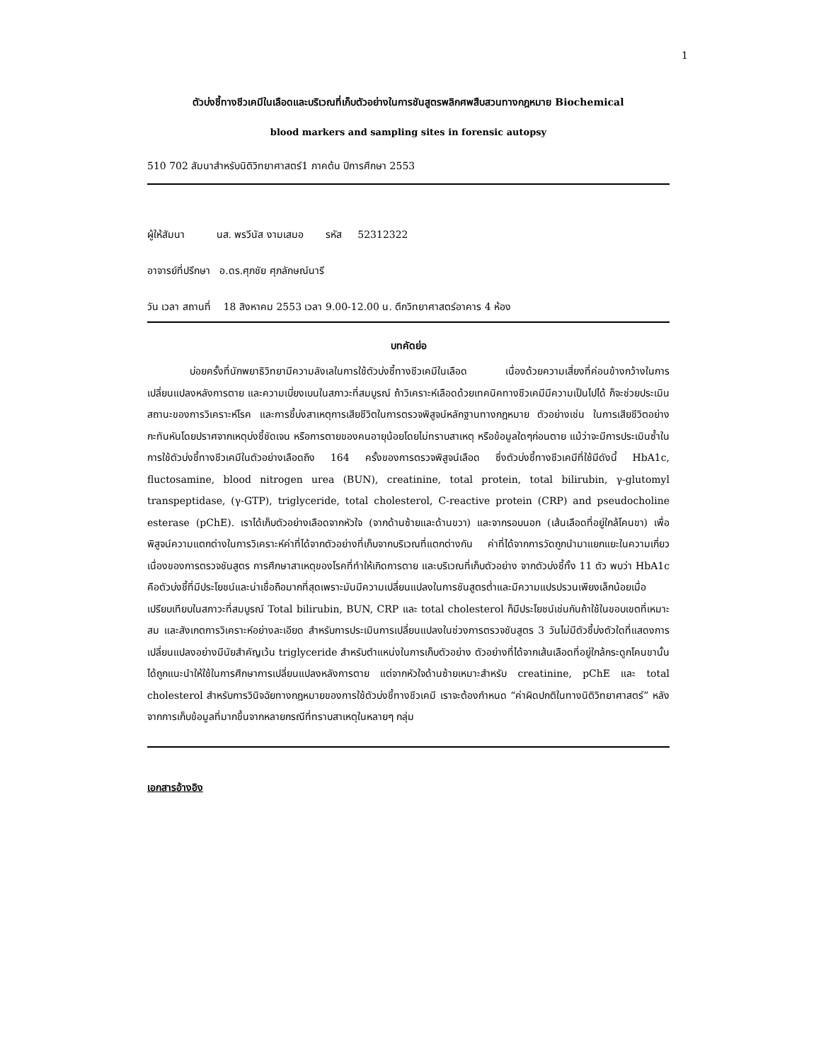1
ตัวบ่งชี้ทางชีวเคมีในเลือดและบริเวณที่เก็บตัวอย่างในการชันสูตรพลิกศพสืบสวนทางกฎหมาย Biochemical
blood markers and sampling sites in forensic autopsy
510 702 สัมนาสำหรับนิติวิทยาศาสตร์1 ภาคต้น ปีการศึกษา 2553
ผู้ให้สัมนา นส. พรวีนัส งามเสมอ รหัส 52312322
อาจารย์ที่ปรึกษา อ.ดร.ศุภชัย ศุภลักษณ์นารี
วัน เวลา สถานที่ 18 สิงหาคม 2553 เวลา 9.00-12.00 น. ตึกวิทยาศาสตร์อาคาร 4 ห้อง
บทคัดย่อ
บ่อยครั้งที่นักพยาธิวิทยามีความลังเลในการใช้ตัวบ่งชี้ทางชีวเคมีในเลือด เนื่องด้วยความเสี่ยงที่ค่อนข้างกว้างในการเปลี่ยนแปลงหลังการตาย และความเบี่ยงเบนในสภาวะที่สมบูรณ์ ถ้าวิเคราะห์เลือดด้วยเทคนิคทางชีวเคมีมีความเป็นไปได้ ก็จะช่วยประเมินสถานะของการวิเคราะห์โรค และการชี้บ่งสาเหตุการเสียชีวิตในการตรวจพิสูจน์หลักฐานทางกฎหมาย ตัวอย่างเช่น ในการเสียชีวิตอย่างกะทันหันโดยปราศจากเหตุบ่งชี้ชัดเจน หรือการตายของคนอายุน้อยโดยไม่ทราบสาเหตุ หรือข้อมูลใดๆก่อนตาย แม้ว่าจะมีการประเมินซ้ำในการใช้ตัวบ่งชี้ทางชีวเคมีในตัวอย่างเลือดถึง 164 ครั้งของการตรวจพิสูจน์เลือด ซึ่งตัวบ่งชี้ทางชีวเคมีที่ใช้มีดังนี้ HbA1c, fluctosamine, blood nitrogen urea (BUN), creatinine, total protein, total bilirubin, γ-glutomyl transpeptidase, (γ-GTP), triglyceride, total cholesterol, C-reactive protein (CRP) and pseudocholine esterase (pChE). เราได้เก็บตัวอย่างเลือดจากหัวใจ (จากด้านซ้ายและด้านขวา) และจากรอบนอก (เส้นเลือดที่อยู่ใกล้โคนขา) เพื่อพิสูจน์ความแตกต่างในการวิเคราะห์ค่าที่ได้จากตัวอย่างที่เก็บจากบริเวณที่แตกต่างกัน ค่าที่ได้จากการวัดถูกนำมาแยกแยะในความเกี่ยวเนื่องของการตรวจชันสูตร การศึกษาสาเหตุของโรคที่ทำให้เกิดการตาย และบริเวณที่เก็บตัวอย่าง จากตัวบ่งชี้ทั้ง 11 ตัว พบว่า HbA1c คือตัวบ่งชี้ที่มีประโยชน์และน่าเชื่อถือมากที่สุดเพราะมันมีความเปลี่ยนแปลงในการชันสูตรต่ำและมีความแปรปรวนเพียงเล็กน้อยเมื่อเปรียบเทียบในสภาวะที่สมบูรณ์ Total bilirubin, BUN, CRP และ total cholesterol ก็มีประโยชน์เช่นกันถ้าใช้ในขอบเขตที่เหมาะสม และสังเกตการวิเคราะห์อย่างละเอียด สำหรับการประเมินการเปลี่ยนแปลงในช่วงการตรวจชันสูตร 3 วันไม่มีตัวชี้บ่งตัวใดที่แสดงการเปลี่ยนแปลงอย่างมีนัยสำคัญเว้น triglyceride สำหรับตำแหน่งในการเก็บตัวอย่าง ตัวอย่างที่ได้จากเส้นเลือดที่อยู่ใกล้กระดูกโคนขานั้นได้ถูกแนะนำให้ใช้ในการศึกษาการเปลี่ยนแปลงหลังการตาย แต่จากหัวใจด้านซ้ายเหมาะสำหรับ creatinine, pChE และ total cholesterol สำหรับการวินิจฉัยทางกฎหมายของการใช้ตัวบ่งชี้ทางชีวเคมี เราจะต้องกำหนด “ค่าผิดปกติในทางนิติวิทยาศาสตร์” หลังจากการเก็บข้อมูลที่มากขึ้นจากหลายกรณีที่ทราบสาเหตุในหลายๆ กลุ่ม
เอกสารอ้างอิง